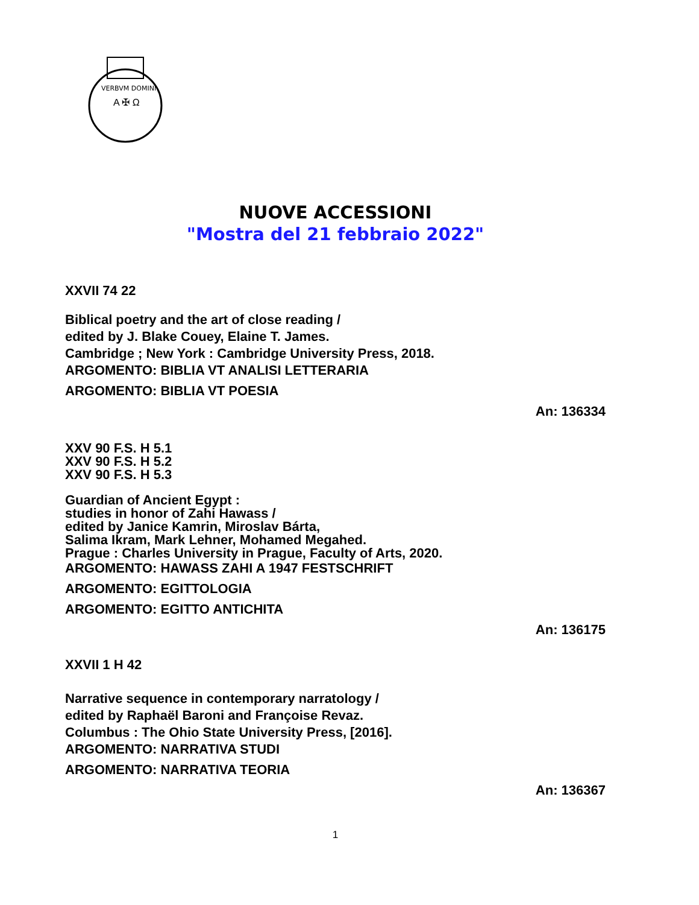VERBVM DOMINI
A ✠ Ω
NUOVE ACCESSIONI
"Mostra del 21 febbraio 2022"
XXVII 74 22
Biblical poetry and the art of close reading /
edited by J. Blake Couey, Elaine T. James.
Cambridge ; New York : Cambridge University Press, 2018.
ARGOMENTO: BIBLIA VT ANALISI LETTERARIA
ARGOMENTO: BIBLIA VT POESIA
An: 136334
XXV 90 F.S. H 5.1
XXV 90 F.S. H 5.2
XXV 90 F.S. H 5.3
Guardian of Ancient Egypt :
studies in honor of Zahi Hawass /
edited by Janice Kamrin, Miroslav Bárta,
Salima Ikram, Mark Lehner, Mohamed Megahed.
Prague : Charles University in Prague, Faculty of Arts, 2020.
ARGOMENTO: HAWASS ZAHI A 1947 FESTSCHRIFT
ARGOMENTO: EGITTOLOGIA
ARGOMENTO: EGITTO ANTICHITA
An: 136175
XXVII 1 H 42
Narrative sequence in contemporary narratology /
edited by Raphaël Baroni and Françoise Revaz.
Columbus : The Ohio State University Press, [2016].
ARGOMENTO: NARRATIVA STUDI
ARGOMENTO: NARRATIVA TEORIA
An: 136367
1